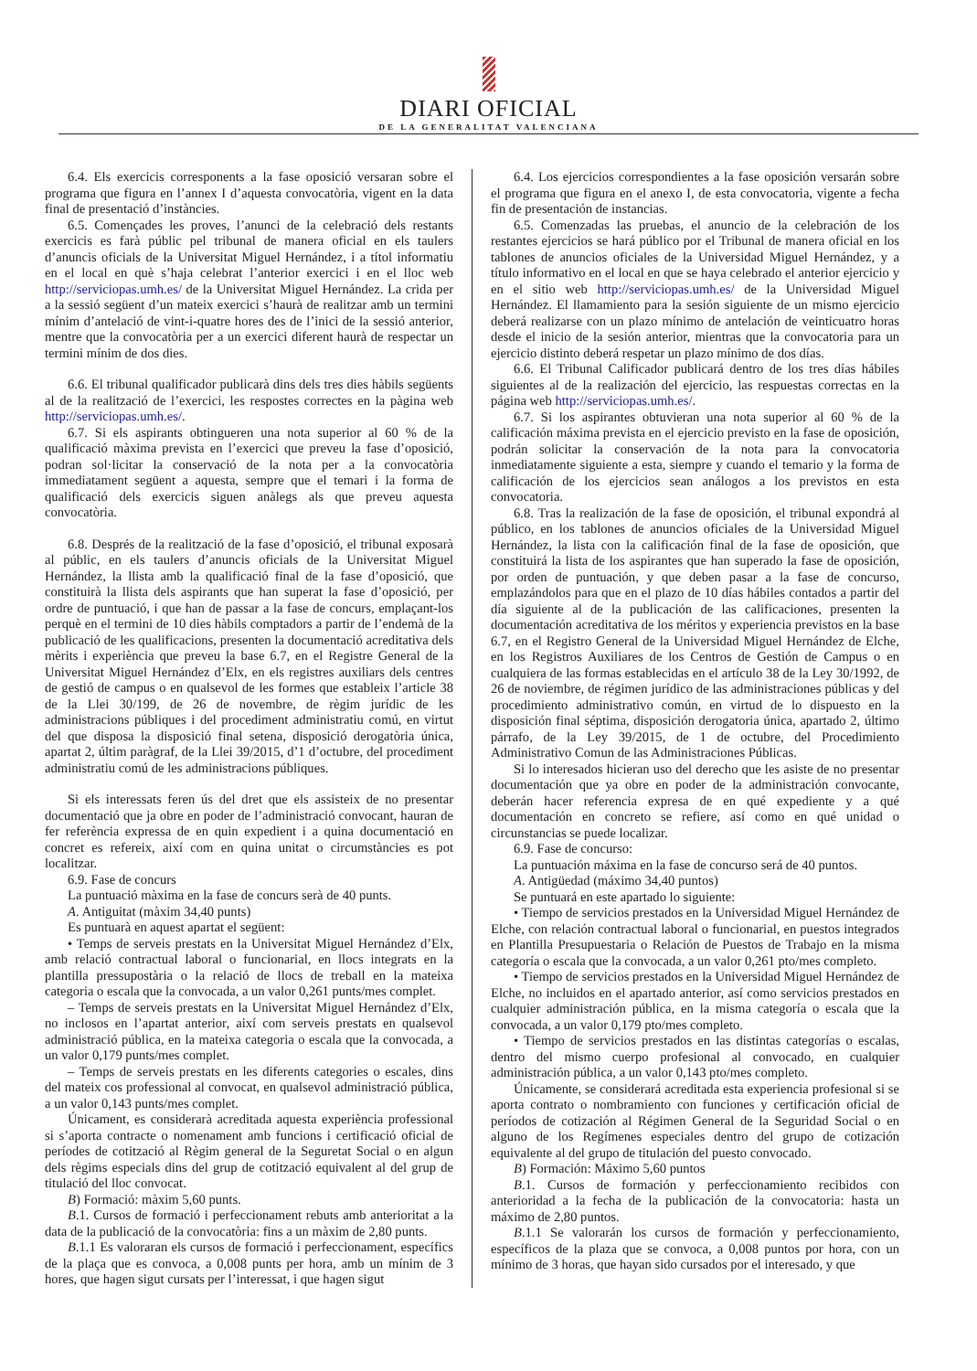DIARI OFICIAL
DE LA GENERALITAT VALENCIANA
6.4. Els exercicis corresponents a la fase oposició versaran sobre el programa que figura en l’annex I d’aquesta convocatòria, vigent en la data final de presentació d’instàncies.
6.5. Començades les proves, l’anunci de la celebració dels restants exercicis es farà públic pel tribunal de manera oficial en els taulers d’anuncis oficials de la Universitat Miguel Hernández, i a títol informatiu en el local en què s’haja celebrat l’anterior exercici i en el lloc web http://serviciopas.umh.es/ de la Universitat Miguel Hernández. La crida per a la sessió següent d’un mateix exercici s’haurà de realitzar amb un termini mínim d’antelació de vint-i-quatre hores des de l’inici de la sessió anterior, mentre que la convocatòria per a un exercici diferent haurà de respectar un termini mínim de dos dies.
6.6. El tribunal qualificador publicarà dins dels tres dies hàbils següents al de la realització de l’exercici, les respostes correctes en la pàgina web http://serviciopas.umh.es/.
6.7. Si els aspirants obtingueren una nota superior al 60 % de la qualificació màxima prevista en l’exercici que preveu la fase d’oposició, podran sol·licitar la conservació de la nota per a la convocatòria immediatament següent a aquesta, sempre que el temari i la forma de qualificació dels exercicis siguen anàlegs als que preveu aquesta convocatòria.
6.8. Després de la realització de la fase d’oposició, el tribunal exposarà al públic, en els taulers d’anuncis oficials de la Universitat Miguel Hernández, la llista amb la qualificació final de la fase d’oposició, que constituirà la llista dels aspirants que han superat la fase d’oposició, per ordre de puntuació, i que han de passar a la fase de concurs, emplaçant-los perquè en el termini de 10 dies hàbils comptadors a partir de l’endemà de la publicació de les qualificacions, presenten la documentació acreditativa dels mèrits i experiència que preveu la base 6.7, en el Registre General de la Universitat Miguel Hernández d’Elx, en els registres auxiliars dels centres de gestió de campus o en qualsevol de les formes que estableix l’article 38 de la Llei 30/199, de 26 de novembre, de règim jurídic de les administracions públiques i del procediment administratiu comú, en virtut del que disposa la disposició final setena, disposició derogatòria única, apartat 2, últim paràgraf, de la Llei 39/2015, d’1 d’octubre, del procediment administratiu comú de les administracions públiques.
Si els interessats feren ús del dret que els assisteix de no presentar documentació que ja obre en poder de l’administració convocant, hauran de fer referència expressa de en quin expedient i a quina documentació en concret es refereix, així com en quina unitat o circumstàncies es pot localitzar.
6.9. Fase de concurs
La puntuació màxima en la fase de concurs serà de 40 punts.
A. Antiguitat (màxim 34,40 punts)
Es puntuarà en aquest apartat el següent:
• Temps de serveis prestats en la Universitat Miguel Hernández d’Elx, amb relació contractual laboral o funcionarial, en llocs integrats en la plantilla pressupostària o la relació de llocs de treball en la mateixa categoria o escala que la convocada, a un valor 0,261 punts/mes complet.
– Temps de serveis prestats en la Universitat Miguel Hernández d’Elx, no inclosos en l’apartat anterior, així com serveis prestats en qualsevol administració pública, en la mateixa categoria o escala que la convocada, a un valor 0,179 punts/mes complet.
– Temps de serveis prestats en les diferents categories o escales, dins del mateix cos professional al convocat, en qualsevol administració pública, a un valor 0,143 punts/mes complet.
Únicament, es considerarà acreditada aquesta experiència professional si s’aporta contracte o nomenament amb funcions i certificació oficial de períodes de cotització al Règim general de la Seguretat Social o en algun dels règims especials dins del grup de cotització equivalent al del grup de titulació del lloc convocat.
B) Formació: màxim 5,60 punts.
B.1. Cursos de formació i perfeccionament rebuts amb anterioritat a la data de la publicació de la convocatòria: fins a un màxim de 2,80 punts.
B.1.1 Es valoraran els cursos de formació i perfeccionament, específics de la plaça que es convoca, a 0,008 punts per hora, amb un mínim de 3 hores, que hagen sigut cursats per l’interessat, i que hagen sigut
6.4. Los ejercicios correspondientes a la fase oposición versarán sobre el programa que figura en el anexo I, de esta convocatoria, vigente a fecha fin de presentación de instancias.
6.5. Comenzadas las pruebas, el anuncio de la celebración de los restantes ejercicios se hará público por el Tribunal de manera oficial en los tablones de anuncios oficiales de la Universidad Miguel Hernández, y a título informativo en el local en que se haya celebrado el anterior ejercicio y en el sitio web http://serviciopas.umh.es/ de la Universidad Miguel Hernández. El llamamiento para la sesión siguiente de un mismo ejercicio deberá realizarse con un plazo mínimo de antelación de veinticuatro horas desde el inicio de la sesión anterior, mientras que la convocatoria para un ejercicio distinto deberá respetar un plazo mínimo de dos días.
6.6. El Tribunal Calificador publicará dentro de los tres días hábiles siguientes al de la realización del ejercicio, las respuestas correctas en la página web http://serviciopas.umh.es/.
6.7. Si los aspirantes obtuvieran una nota superior al 60 % de la calificación máxima prevista en el ejercicio previsto en la fase de oposición, podrán solicitar la conservación de la nota para la convocatoria inmediatamente siguiente a esta, siempre y cuando el temario y la forma de calificación de los ejercicios sean análogos a los previstos en esta convocatoria.
6.8. Tras la realización de la fase de oposición, el tribunal expondrá al público, en los tablones de anuncios oficiales de la Universidad Miguel Hernández, la lista con la calificación final de la fase de oposición, que constituirá la lista de los aspirantes que han superado la fase de oposición, por orden de puntuación, y que deben pasar a la fase de concurso, emplazándolos para que en el plazo de 10 días hábiles contados a partir del día siguiente al de la publicación de las calificaciones, presenten la documentación acreditativa de los méritos y experiencia previstos en la base 6.7, en el Registro General de la Universidad Miguel Hernández de Elche, en los Registros Auxiliares de los Centros de Gestión de Campus o en cualquiera de las formas establecidas en el artículo 38 de la Ley 30/1992, de 26 de noviembre, de régimen jurídico de las administraciones públicas y del procedimiento administrativo común, en virtud de lo dispuesto en la disposición final séptima, disposición derogatoria única, apartado 2, último párrafo, de la Ley 39/2015, de 1 de octubre, del Procedimiento Administrativo Comun de las Administraciones Públicas.
Si lo interesados hicieran uso del derecho que les asiste de no presentar documentación que ya obre en poder de la administración convocante, deberán hacer referencia expresa de en qué expediente y a qué documentación en concreto se refiere, así como en qué unidad o circunstancias se puede localizar.
6.9. Fase de concurso:
La puntuación máxima en la fase de concurso será de 40 puntos.
A. Antigüedad (máximo 34,40 puntos)
Se puntuará en este apartado lo siguiente:
• Tiempo de servicios prestados en la Universidad Miguel Hernández de Elche, con relación contractual laboral o funcionarial, en puestos integrados en Plantilla Presupuestaria o Relación de Puestos de Trabajo en la misma categoría o escala que la convocada, a un valor 0,261 pto/mes completo.
• Tiempo de servicios prestados en la Universidad Miguel Hernández de Elche, no incluidos en el apartado anterior, así como servicios prestados en cualquier administración pública, en la misma categoría o escala que la convocada, a un valor 0,179 pto/mes completo.
• Tiempo de servicios prestados en las distintas categorías o escalas, dentro del mismo cuerpo profesional al convocado, en cualquier administración pública, a un valor 0,143 pto/mes completo.
Únicamente, se considerará acreditada esta experiencia profesional si se aporta contrato o nombramiento con funciones y certificación oficial de períodos de cotización al Régimen General de la Seguridad Social o en alguno de los Regímenes especiales dentro del grupo de cotización equivalente al del grupo de titulación del puesto convocado.
B) Formación: Máximo 5,60 puntos
B.1. Cursos de formación y perfeccionamiento recibidos con anterioridad a la fecha de la publicación de la convocatoria: hasta un máximo de 2,80 puntos.
B.1.1 Se valorarán los cursos de formación y perfeccionamiento, específicos de la plaza que se convoca, a 0,008 puntos por hora, con un mínimo de 3 horas, que hayan sido cursados por el interesado, y que